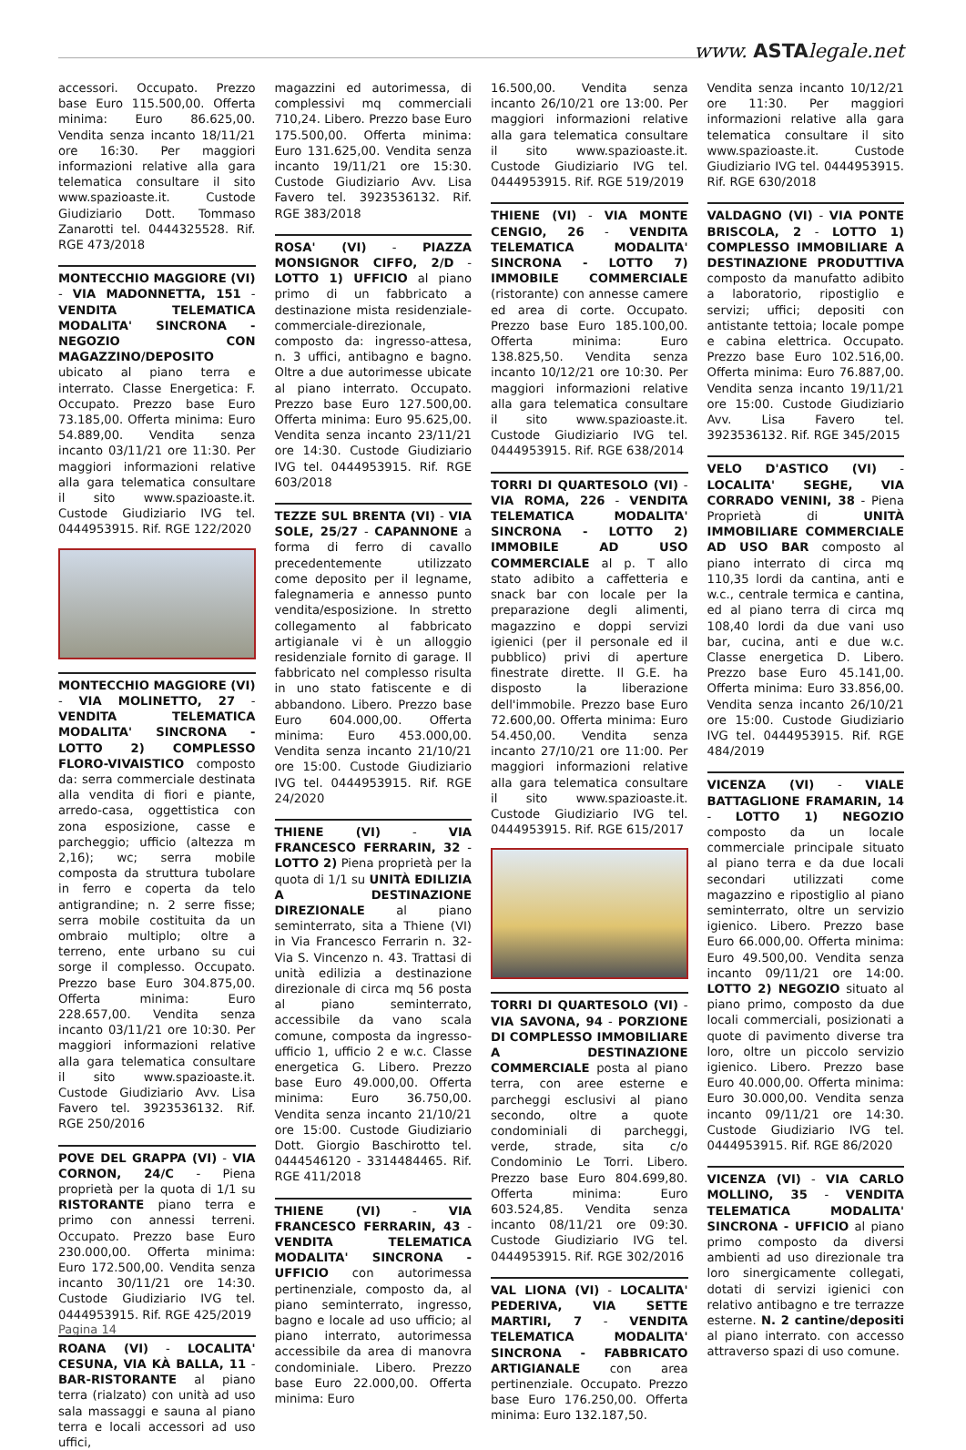www. ASTAlegale.net
accessori. Occupato. Prezzo base Euro 115.500,00. Offerta minima: Euro 86.625,00. Vendita senza incanto 18/11/21 ore 16:30. Per maggiori informazioni relative alla gara telematica consultare il sito www.spazioaste.it. Custode Giudiziario Dott. Tommaso Zanarotti tel. 0444325528. Rif. RGE 473/2018
MONTECCHIO MAGGIORE (VI) - VIA MADONNETTA, 151 - VENDITA TELEMATICA MODALITA' SINCRONA - NEGOZIO CON MAGAZZINO/DEPOSITO ubicato al piano terra e interrato. Classe Energetica: F. Occupato. Prezzo base Euro 73.185,00. Offerta minima: Euro 54.889,00. Vendita senza incanto 03/11/21 ore 11:30. Per maggiori informazioni relative alla gara telematica consultare il sito www.spazioaste.it. Custode Giudiziario IVG tel. 0444953915. Rif. RGE 122/2020
MONTECCHIO MAGGIORE (VI) - VIA MOLINETTO, 27 - VENDITA TELEMATICA MODALITA' SINCRONA - LOTTO 2) COMPLESSO FLORO-VIVAISTICO composto da: serra commerciale destinata alla vendita di fiori e piante, arredo-casa, oggettistica con zona esposizione, casse e parcheggio; ufficio (altezza m 2,16); wc; serra mobile composta da struttura tubolare in ferro e coperta da telo antigrandine; n. 2 serre fisse; serra mobile costituita da un ombraio multiplo; oltre a terreno, ente urbano su cui sorge il complesso. Occupato. Prezzo base Euro 304.875,00. Offerta minima: Euro 228.657,00. Vendita senza incanto 03/11/21 ore 10:30. Per maggiori informazioni relative alla gara telematica consultare il sito www.spazioaste.it. Custode Giudiziario Avv. Lisa Favero tel. 3923536132. Rif. RGE 250/2016
POVE DEL GRAPPA (VI) - VIA CORNON, 24/C - Piena proprietà per la quota di 1/1 su RISTORANTE piano terra e primo con annessi terreni. Occupato. Prezzo base Euro 230.000,00. Offerta minima: Euro 172.500,00. Vendita senza incanto 30/11/21 ore 14:30. Custode Giudiziario IVG tel. 0444953915. Rif. RGE 425/2019
ROANA (VI) - LOCALITA' CESUNA, VIA KÀ BALLA, 11 - BAR-RISTORANTE al piano terra (rialzato) con unità ad uso sala massaggi e sauna al piano terra e locali accessori ad uso uffici,
magazzini ed autorimessa, di complessivi mq commerciali 710,24. Libero. Prezzo base Euro 175.500,00. Offerta minima: Euro 131.625,00. Vendita senza incanto 19/11/21 ore 15:30. Custode Giudiziario Avv. Lisa Favero tel. 3923536132. Rif. RGE 383/2018
ROSA' (VI) - PIAZZA MONSIGNOR CIFFO, 2/D - LOTTO 1) UFFICIO al piano primo di un fabbricato a destinazione mista residenziale-commerciale-direzionale, composto da: ingresso-attesa, n. 3 uffici, antibagno e bagno. Oltre a due autorimesse ubicate al piano interrato. Occupato. Prezzo base Euro 127.500,00. Offerta minima: Euro 95.625,00. Vendita senza incanto 23/11/21 ore 14:30. Custode Giudiziario IVG tel. 0444953915. Rif. RGE 603/2018
TEZZE SUL BRENTA (VI) - VIA SOLE, 25/27 - CAPANNONE a forma di ferro di cavallo precedentemente utilizzato come deposito per il legname, falegnameria e annesso punto vendita/esposizione. In stretto collegamento al fabbricato artigianale vi è un alloggio residenziale fornito di garage. Il fabbricato nel complesso risulta in uno stato fatiscente e di abbandono. Libero. Prezzo base Euro 604.000,00. Offerta minima: Euro 453.000,00. Vendita senza incanto 21/10/21 ore 15:00. Custode Giudiziario IVG tel. 0444953915. Rif. RGE 24/2020
THIENE (VI) - VIA FRANCESCO FERRARIN, 32 - LOTTO 2) Piena proprietà per la quota di 1/1 su UNITÀ EDILIZIA A DESTINAZIONE DIREZIONALE al piano seminterrato, sita a Thiene (VI) in Via Francesco Ferrarin n. 32-Via S. Vincenzo n. 43. Trattasi di unità edilizia a destinazione direzionale di circa mq 56 posta al piano seminterrato, accessibile da vano scala comune, composta da ingresso-ufficio 1, ufficio 2 e w.c. Classe energetica G. Libero. Prezzo base Euro 49.000,00. Offerta minima: Euro 36.750,00. Vendita senza incanto 21/10/21 ore 15:00. Custode Giudiziario Dott. Giorgio Baschirotto tel. 0444546120 - 3314484465. Rif. RGE 411/2018
THIENE (VI) - VIA FRANCESCO FERRARIN, 43 - VENDITA TELEMATICA MODALITA' SINCRONA - UFFICIO con autorimessa pertinenziale, composto da, al piano seminterrato, ingresso, bagno e locale ad uso ufficio; al piano interrato, autorimessa accessibile da area di manovra condominiale. Libero. Prezzo base Euro 22.000,00. Offerta minima: Euro
16.500,00. Vendita senza incanto 26/10/21 ore 13:00. Per maggiori informazioni relative alla gara telematica consultare il sito www.spazioaste.it. Custode Giudiziario IVG tel. 0444953915. Rif. RGE 519/2019
THIENE (VI) - VIA MONTE CENGIO, 26 - VENDITA TELEMATICA MODALITA' SINCRONA - LOTTO 7) IMMOBILE COMMERCIALE (ristorante) con annesse camere ed area di corte. Occupato. Prezzo base Euro 185.100,00. Offerta minima: Euro 138.825,50. Vendita senza incanto 10/12/21 ore 10:30. Per maggiori informazioni relative alla gara telematica consultare il sito www.spazioaste.it. Custode Giudiziario IVG tel. 0444953915. Rif. RGE 638/2014
TORRI DI QUARTESOLO (VI) - VIA ROMA, 226 - VENDITA TELEMATICA MODALITA' SINCRONA - LOTTO 2) IMMOBILE AD USO COMMERCIALE al p. T allo stato adibito a caffetteria e snack bar con locale per la preparazione degli alimenti, magazzino e doppi servizi igienici (per il personale ed il pubblico) privi di aperture finestrate dirette. Il G.E. ha disposto la liberazione dell'immobile. Prezzo base Euro 72.600,00. Offerta minima: Euro 54.450,00. Vendita senza incanto 27/10/21 ore 11:00. Per maggiori informazioni relative alla gara telematica consultare il sito www.spazioaste.it. Custode Giudiziario IVG tel. 0444953915. Rif. RGE 615/2017
TORRI DI QUARTESOLO (VI) - VIA SAVONA, 94 - PORZIONE DI COMPLESSO IMMOBILIARE A DESTINAZIONE COMMERCIALE posta al piano terra, con aree esterne e parcheggi esclusivi al piano secondo, oltre a quote condominiali di parcheggi, verde, strade, sita c/o Condominio Le Torri. Libero. Prezzo base Euro 804.699,80. Offerta minima: Euro 603.524,85. Vendita senza incanto 08/11/21 ore 09:30. Custode Giudiziario IVG tel. 0444953915. Rif. RGE 302/2016
VAL LIONA (VI) - LOCALITA' PEDERIVA, VIA SETTE MARTIRI, 7 - VENDITA TELEMATICA MODALITA' SINCRONA - FABBRICATO ARTIGIANALE con area pertinenziale. Occupato. Prezzo base Euro 176.250,00. Offerta minima: Euro 132.187,50.
Vendita senza incanto 10/12/21 ore 11:30. Per maggiori informazioni relative alla gara telematica consultare il sito www.spazioaste.it. Custode Giudiziario IVG tel. 0444953915. Rif. RGE 630/2018
VALDAGNO (VI) - VIA PONTE BRISCOLA, 2 - LOTTO 1) COMPLESSO IMMOBILIARE A DESTINAZIONE PRODUTTIVA composto da manufatto adibito a laboratorio, ripostiglio e servizi; uffici; depositi con antistante tettoia; locale pompe e cabina elettrica. Occupato. Prezzo base Euro 102.516,00. Offerta minima: Euro 76.887,00. Vendita senza incanto 19/11/21 ore 15:00. Custode Giudiziario Avv. Lisa Favero tel. 3923536132. Rif. RGE 345/2015
VELO D'ASTICO (VI) - LOCALITA' SEGHE, VIA CORRADO VENINI, 38 - Piena Proprietà di UNITÀ IMMOBILIARE COMMERCIALE AD USO BAR composto al piano interrato di circa mq 110,35 lordi da cantina, anti e w.c., centrale termica e cantina, ed al piano terra di circa mq 108,40 lordi da due vani uso bar, cucina, anti e due w.c. Classe energetica D. Libero. Prezzo base Euro 45.141,00. Offerta minima: Euro 33.856,00. Vendita senza incanto 26/10/21 ore 15:00. Custode Giudiziario IVG tel. 0444953915. Rif. RGE 484/2019
VICENZA (VI) - VIALE BATTAGLIONE FRAMARIN, 14 - LOTTO 1) NEGOZIO composto da un locale commerciale principale situato al piano terra e da due locali secondari utilizzati come magazzino e ripostiglio al piano seminterrato, oltre un servizio igienico. Libero. Prezzo base Euro 66.000,00. Offerta minima: Euro 49.500,00. Vendita senza incanto 09/11/21 ore 14:00. LOTTO 2) NEGOZIO situato al piano primo, composto da due locali commerciali, posizionati a quote di pavimento diverse tra loro, oltre un piccolo servizio igienico. Libero. Prezzo base Euro 40.000,00. Offerta minima: Euro 30.000,00. Vendita senza incanto 09/11/21 ore 14:30. Custode Giudiziario IVG tel. 0444953915. Rif. RGE 86/2020
VICENZA (VI) - VIA CARLO MOLLINO, 35 - VENDITA TELEMATICA MODALITA' SINCRONA - UFFICIO al piano primo composto da diversi ambienti ad uso direzionale tra loro sinergicamente collegati, dotati di servizi igienici con relativo antibagno e tre terrazze esterne. N. 2 cantine/depositi al piano interrato. con accesso attraverso spazi di uso comune.
Pagina 14